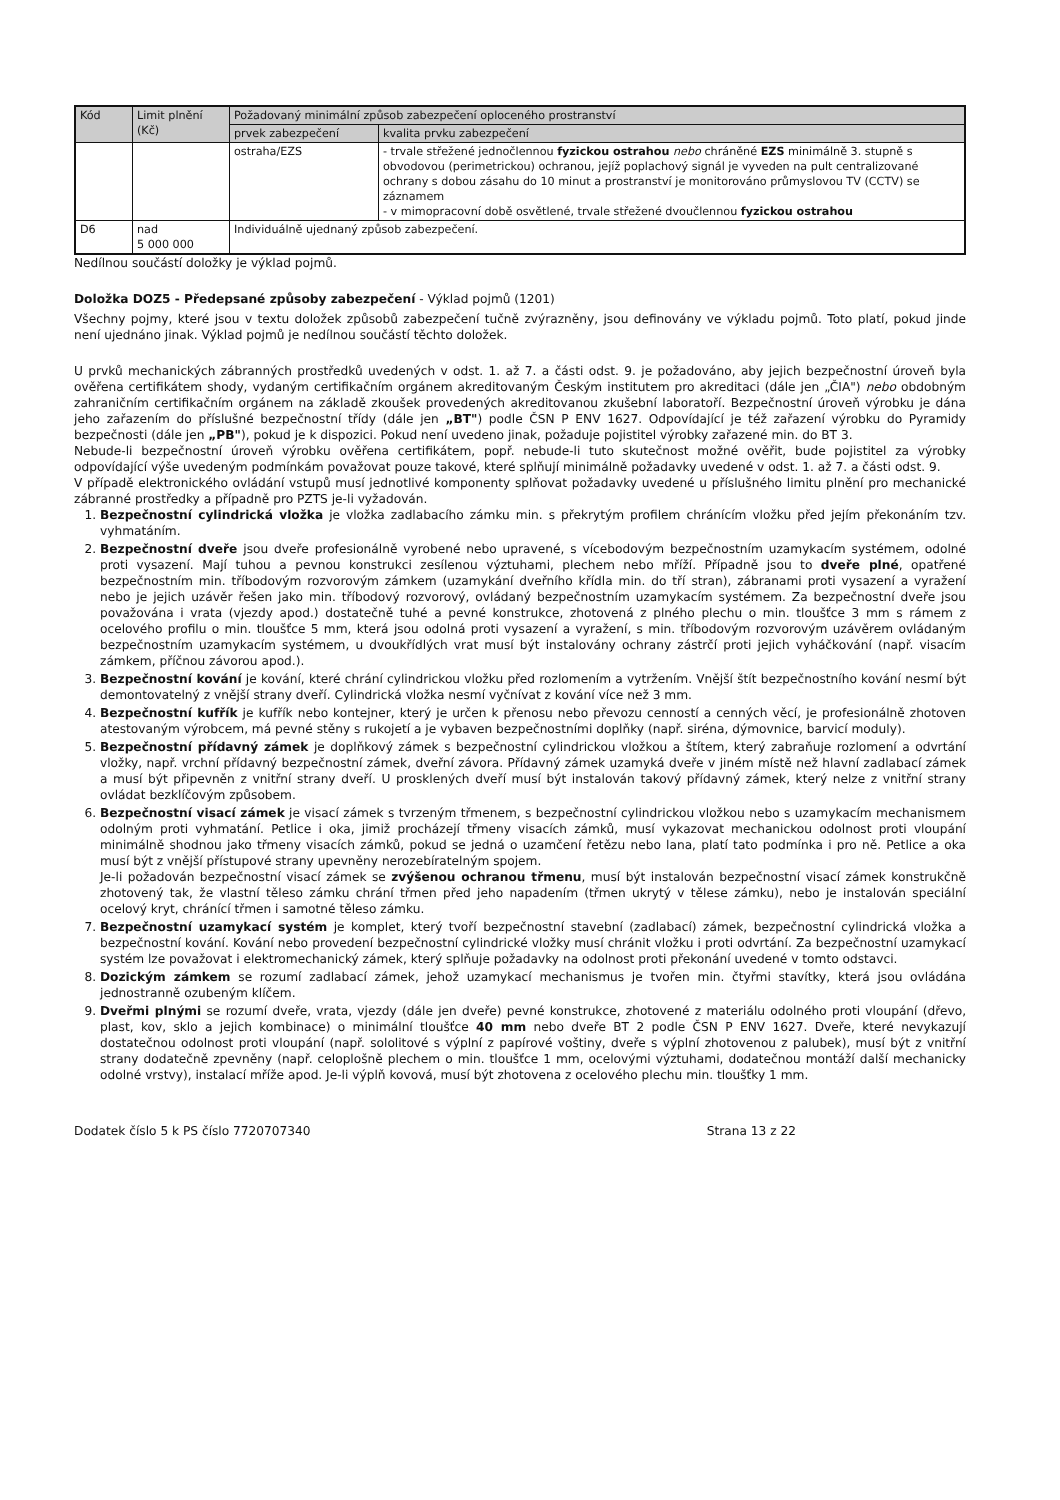| Kód | Limit plnění (Kč) | Požadovaný minimální způsob zabezpečení oploceného prostranství | |
| --- | --- | --- | --- |
| | | prvek zabezpečení | kvalita prvku zabezpečení |
| | | ostraha/EZS | - trvale střežené jednočlennou fyzickou ostrahou nebo chráněné EZS minimálně 3. stupně s obvodovou (perimetrickou) ochranou, jejíž poplachový signál je vyveden na pult centralizované ochrany s dobou zásahu do 10 minut a prostranství je monitorováno průmyslovou TV (CCTV) se záznamem - v mimopracovní době osvětlené, trvale střežené dvoučlennou fyzickou ostrahou |
| D6 | nad 5 000 000 | Individuálně ujednaný způsob zabezpečení. | |
Nedílnou součástí doložky je výklad pojmů.
Doložka DOZ5 - Předepsané způsoby zabezpečení - Výklad pojmů (1201)
Všechny pojmy, které jsou v textu doložek způsobů zabezpečení tučně zvýrazněny, jsou definovány ve výkladu pojmů. Toto platí, pokud jinde není ujednáno jinak. Výklad pojmů je nedílnou součástí těchto doložek.
U prvků mechanických zábranných prostředků uvedených v odst. 1. až 7. a části odst. 9. je požadováno, aby jejich bezpečnostní úroveň byla ověřena certifikátem shody, vydaným certifikačním orgánem akreditovaným Českým institutem pro akreditaci (dále jen „ČIA") nebo obdobným zahraničním certifikačním orgánem na základě zkoušek provedených akreditovanou zkušební laboratoří. Bezpečnostní úroveň výrobku je dána jeho zařazením do příslušné bezpečnostní třídy (dále jen „BT") podle ČSN P ENV 1627. Odpovídající je též zařazení výrobku do Pyramidy bezpečnosti (dále jen „PB"), pokud je k dispozici. Pokud není uvedeno jinak, požaduje pojistitel výrobky zařazené min. do BT 3.
Nebude-li bezpečnostní úroveň výrobku ověřena certifikátem, popř. nebude-li tuto skutečnost možné ověřit, bude pojistitel za výrobky odpovídající výše uvedeným podmínkám považovat pouze takové, které splňují minimálně požadavky uvedené v odst. 1. až 7. a části odst. 9.
V případě elektronického ovládání vstupů musí jednotlivé komponenty splňovat požadavky uvedené u příslušného limitu plnění pro mechanické zábranné prostředky a případně pro PZTS je-li vyžadován.
1. Bezpečnostní cylindrická vložka je vložka zadlabacího zámku min. s překrytým profilem chránícím vložku před jejím překonáním tzv. vyhmatáním.
2. Bezpečnostní dveře jsou dveře profesionálně vyrobené nebo upravené, s vícebodovým bezpečnostním uzamykacím systémem, odolné proti vysazení. Mají tuhou a pevnou konstrukci zesílenou výztuhami, plechem nebo mříží. Případně jsou to dveře plné, opatřené bezpečnostním min. tříbodovým rozvorovým zámkem (uzamykání dveřního křídla min. do tří stran), zábranami proti vysazení a vyražení nebo je jejich uzávěr řešen jako min. tříbodový rozvorový, ovládaný bezpečnostním uzamykacím systémem. Za bezpečnostní dveře jsou považována i vrata (vjezdy apod.) dostatečně tuhé a pevné konstrukce, zhotovená z plného plechu o min. tloušťce 3 mm s rámem z ocelového profilu o min. tloušťce 5 mm, která jsou odolná proti vysazení a vyražení, s min. tříbodovým rozvorovým uzávěrem ovládaným bezpečnostním uzamykacím systémem, u dvoukřídlých vrat musí být instalovány ochrany zástrčí proti jejich vyháčkování (např. visacím zámkem, příčnou závorou apod.).
3. Bezpečnostní kování je kování, které chrání cylindrickou vložku před rozlomením a vytržením. Vnější štít bezpečnostního kování nesmí být demontovatelný z vnější strany dveří. Cylindrická vložka nesmí vyčnívat z kování více než 3 mm.
4. Bezpečnostní kufřík je kufřík nebo kontejner, který je určen k přenosu nebo převozu cenností a cenných věcí, je profesionálně zhotoven atestovaným výrobcem, má pevné stěny s rukojetí a je vybaven bezpečnostními doplňky (např. siréna, dýmovnice, barvicí moduly).
5. Bezpečnostní přídavný zámek je doplňkový zámek s bezpečnostní cylindrickou vložkou a štítem, který zabraňuje rozlomení a odvrtání vložky, např. vrchní přídavný bezpečnostní zámek, dveřní závora. Přídavný zámek uzamyká dveře v jiném místě než hlavní zadlabací zámek a musí být připevněn z vnitřní strany dveří. U prosklených dveří musí být instalován takový přídavný zámek, který nelze z vnitřní strany ovládat bezklíčovým způsobem.
6. Bezpečnostní visací zámek je visací zámek s tvrzeným třmenem, s bezpečnostní cylindrickou vložkou nebo s uzamykacím mechanismem odolným proti vyhmatání. Petlice i oka, jimiž procházejí třmeny visacích zámků, musí vykazovat mechanickou odolnost proti vloupání minimálně shodnou jako třmeny visacích zámků, pokud se jedná o uzamčení řetězu nebo lana, platí tato podmínka i pro ně. Petlice a oka musí být z vnější přístupové strany upevněny nerozebíratelným spojem.
Je-li požadován bezpečnostní visací zámek se zvýšenou ochranou třmenu, musí být instalován bezpečnostní visací zámek konstrukčně zhotovený tak, že vlastní těleso zámku chrání třmen před jeho napadením (třmen ukrytý v tělese zámku), nebo je instalován speciální ocelový kryt, chránící třmen i samotné těleso zámku.
7. Bezpečnostní uzamykací systém je komplet, který tvoří bezpečnostní stavební (zadlabací) zámek, bezpečnostní cylindrická vložka a bezpečnostní kování. Kování nebo provedení bezpečnostní cylindrické vložky musí chránit vložku i proti odvrtání. Za bezpečnostní uzamykací systém lze považovat i elektromechanický zámek, který splňuje požadavky na odolnost proti překonání uvedené v tomto odstavci.
8. Dozickým zámkem se rozumí zadlabací zámek, jehož uzamykací mechanismus je tvořen min. čtyřmi stavítky, která jsou ovládána jednostranně ozubeným klíčem.
9. Dveřmi plnými se rozumí dveře, vrata, vjezdy (dále jen dveře) pevné konstrukce, zhotovené z materiálu odolného proti vloupání (dřevo, plast, kov, sklo a jejich kombinace) o minimální tloušťce 40 mm nebo dveře BT 2 podle ČSN P ENV 1627. Dveře, které nevykazují dostatečnou odolnost proti vloupání (např. sololitové s výplní z papírové voštiny, dveře s výplní zhotovenou z palubek), musí být z vnitřní strany dodatečně zpevněny (např. celoplošně plechem o min. tloušťce 1 mm, ocelovými výztuhami, dodatečnou montáží další mechanicky odolné vrstvy), instalací mříže apod. Je-li výplň kovová, musí být zhotovena z ocelového plechu min. tloušťky 1 mm.
Dodatek číslo 5 k PS číslo 7720707340 Strana 13 z 22